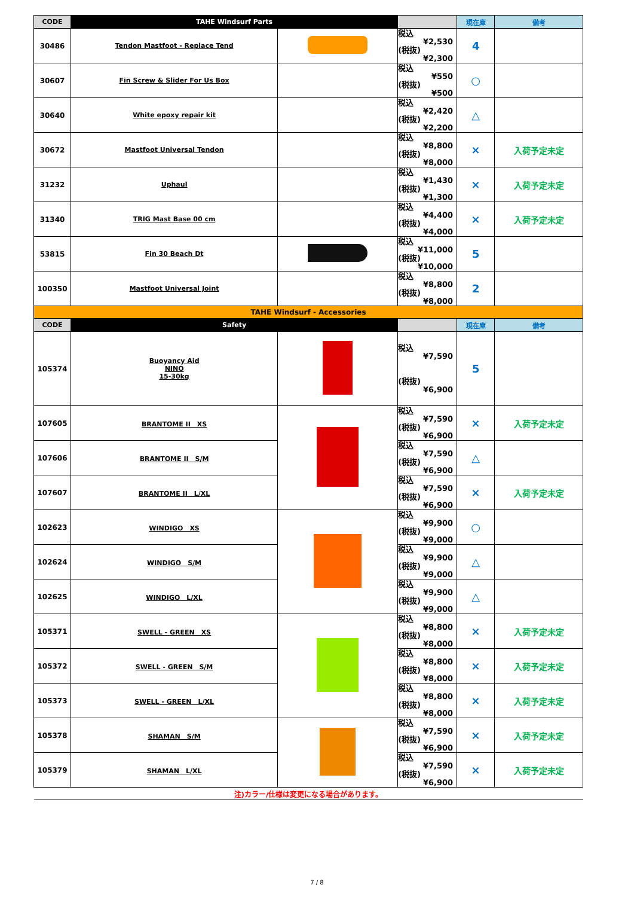| CODE | TAHE Windsurf Parts | | | 現在庫 | 備考 |
| --- | --- | --- | --- | --- | --- |
| 30486 | Tendon Mastfoot - Replace Tend | | 税込 ¥2,530 (税抜) ¥2,300 | 4 | |
| 30607 | Fin Screw & Slider For Us Box | | 税込 ¥550 (税抜) ¥500 | ○ | |
| 30640 | White epoxy repair kit | | 税込 ¥2,420 (税抜) ¥2,200 | △ | |
| 30672 | Mastfoot Universal Tendon | | 税込 ¥8,800 (税抜) ¥8,000 | × | 入荷予定未定 |
| 31232 | Uphaul | | 税込 ¥1,430 (税抜) ¥1,300 | × | 入荷予定未定 |
| 31340 | TRIG Mast Base 00 cm | | 税込 ¥4,400 (税抜) ¥4,000 | × | 入荷予定未定 |
| 53815 | Fin 30 Beach Dt | | 税込 ¥11,000 (税抜) ¥10,000 | 5 | |
| 100350 | Mastfoot Universal Joint | | 税込 ¥8,800 (税抜) ¥8,000 | 2 | |
| TAHE Windsurf - Accessories | | | | | |
| CODE | Safety | | | 現在庫 | 備考 |
| 105374 | Buoyancy Aid NINO 15-30kg | | 税込 ¥7,590 (税抜) ¥6,900 | 5 | |
| 107605 | BRANTOME II XS | | 税込 ¥7,590 (税抜) ¥6,900 | × | 入荷予定未定 |
| 107606 | BRANTOME II S/M | | 税込 ¥7,590 (税抜) ¥6,900 | △ | |
| 107607 | BRANTOME II L/XL | | 税込 ¥7,590 (税抜) ¥6,900 | × | 入荷予定未定 |
| 102623 | WINDIGO XS | | 税込 ¥9,900 (税抜) ¥9,000 | ○ | |
| 102624 | WINDIGO S/M | | 税込 ¥9,900 (税抜) ¥9,000 | △ | |
| 102625 | WINDIGO L/XL | | 税込 ¥9,900 (税抜) ¥9,000 | △ | |
| 105371 | SWELL - GREEN XS | | 税込 ¥8,800 (税抜) ¥8,000 | × | 入荷予定未定 |
| 105372 | SWELL - GREEN S/M | | 税込 ¥8,800 (税抜) ¥8,000 | × | 入荷予定未定 |
| 105373 | SWELL - GREEN L/XL | | 税込 ¥8,800 (税抜) ¥8,000 | × | 入荷予定未定 |
| 105378 | SHAMAN S/M | | 税込 ¥7,590 (税抜) ¥6,900 | × | 入荷予定未定 |
| 105379 | SHAMAN L/XL | | 税込 ¥7,590 (税抜) ¥6,900 | × | 入荷予定未定 |
| 注)カラー/仕様は変更になる場合があります。 | | | | | |
7 / 8